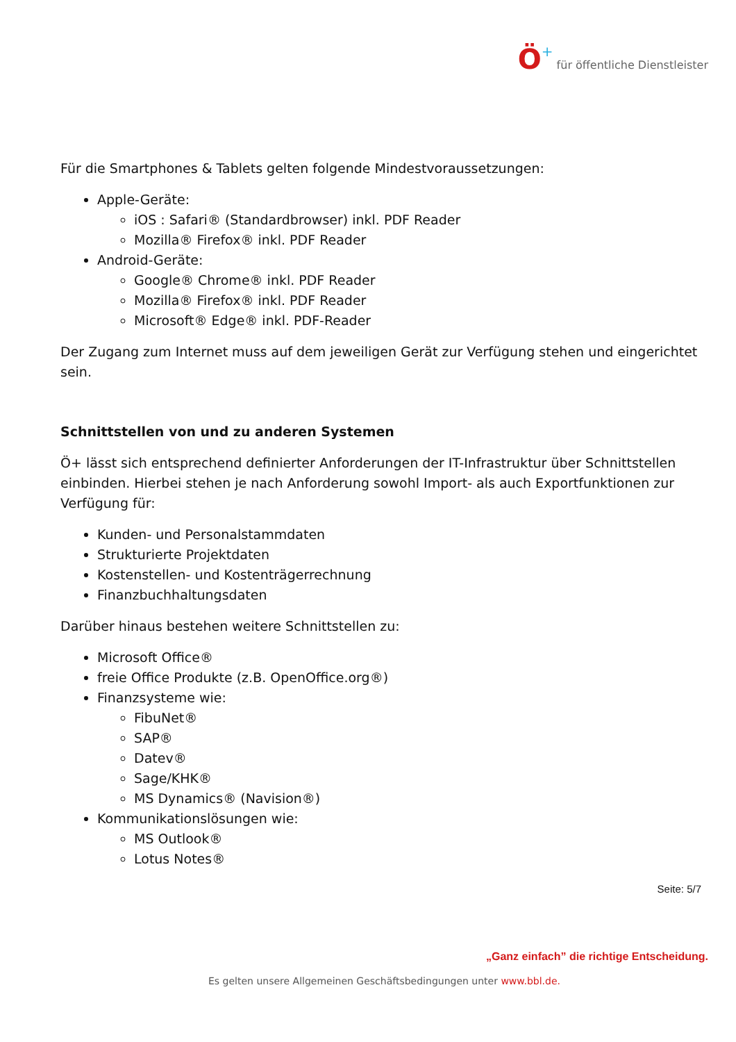Ö+ für öffentliche Dienstleister
Für die Smartphones & Tablets gelten folgende Mindestvoraussetzungen:
Apple-Geräte:
iOS : Safari® (Standardbrowser) inkl. PDF Reader
Mozilla® Firefox® inkl. PDF Reader
Android-Geräte:
Google® Chrome® inkl. PDF Reader
Mozilla® Firefox® inkl. PDF Reader
Microsoft® Edge® inkl. PDF-Reader
Der Zugang zum Internet muss auf dem jeweiligen Gerät zur Verfügung stehen und eingerichtet sein.
Schnittstellen von und zu anderen Systemen
Ö+ lässt sich entsprechend definierter Anforderungen der IT-Infrastruktur über Schnittstellen einbinden. Hierbei stehen je nach Anforderung sowohl Import- als auch Exportfunktionen zur Verfügung für:
Kunden- und Personalstammdaten
Strukturierte Projektdaten
Kostenstellen- und Kostenträgerrechnung
Finanzbuchhaltungsdaten
Darüber hinaus bestehen weitere Schnittstellen zu:
Microsoft Office®
freie Office Produkte (z.B. OpenOffice.org®)
Finanzsysteme wie:
FibuNet®
SAP®
Datev®
Sage/KHK®
MS Dynamics® (Navision®)
Kommunikationslösungen wie:
MS Outlook®
Lotus Notes®
Seite: 5/7
„Ganz einfach” die richtige Entscheidung.
Es gelten unsere Allgemeinen Geschäftsbedingungen unter www.bbl.de.